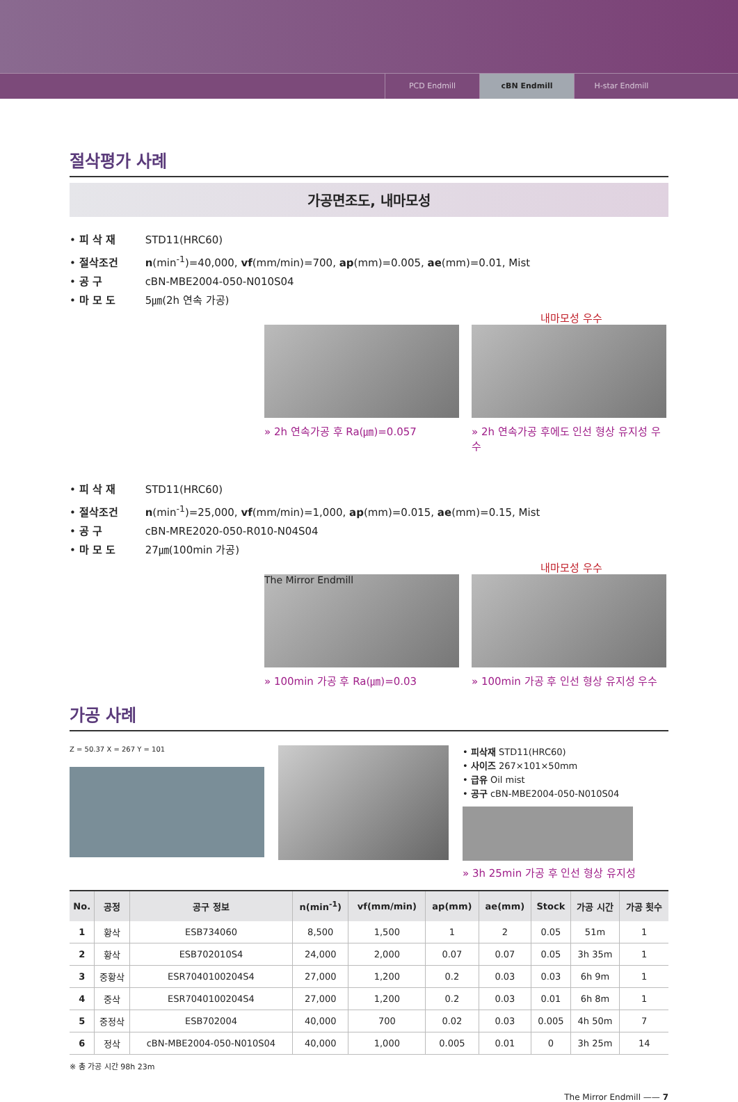PCD Endmill cBN Endmill H-star Endmill
절삭평가 사례
가공면조도, 내마모성
• 피 삭 재 STD11(HRC60)
• 절삭조건 n(min<sup>-1</sup>)=40,000, vf(mm/min)=700, ap(mm)=0.005, ae(mm)=0.01, Mist
• 공 구 cBN-MBE2004-050-N010S04
• 마 모 도 5㎛(2h 연속 가공)
내마모성 우수
» 2h 연속가공 후 Ra(㎛)=0.057 » 2h 연속가공 후에도 인선 형상 유지성 우수
• 피 삭 재 STD11(HRC60)
• 절삭조건 n(min<sup>-1</sup>)=25,000, vf(mm/min)=1,000, ap(mm)=0.015, ae(mm)=0.15, Mist
• 공 구 cBN-MRE2020-050-R010-N04S04
• 마 모 도 27㎛(100min 가공)
내마모성 우수
The Mirror Endmill
» 100min 가공 후 Ra(㎛)=0.03
» 100min 가공 후 인선 형상 유지성 우수
가공 사례
Z = 50.37 X = 267 Y = 101
• 피삭재 STD11(HRC60)
• 사이즈 267×101×50mm
• 급유 Oil mist
• 공구 cBN-MBE2004-050-N010S04
» 3h 25min 가공 후 인선 형상 유지성
| No. | 공정 | 공구 정보 | n(min<sup>-1</sup>) | vf(mm/min) | ap(mm) | ae(mm) | Stock | 가공 시간 | 가공 횟수 |
| --- | --- | --- | --- | --- | --- | --- | --- | --- | --- |
| 1 | 황삭 | ESB734060 | 8,500 | 1,500 | 1 | 2 | 0.05 | 51m | 1 |
| 2 | 황삭 | ESB702010S4 | 24,000 | 2,000 | 0.07 | 0.07 | 0.05 | 3h 35m | 1 |
| 3 | 중황삭 | ESR7040100204S4 | 27,000 | 1,200 | 0.2 | 0.03 | 0.03 | 6h 9m | 1 |
| 4 | 중삭 | ESR7040100204S4 | 27,000 | 1,200 | 0.2 | 0.03 | 0.01 | 6h 8m | 1 |
| 5 | 중정삭 | ESB702004 | 40,000 | 700 | 0.02 | 0.03 | 0.005 | 4h 50m | 7 |
| 6 | 정삭 | cBN-MBE2004-050-N010S04 | 40,000 | 1,000 | 0.005 | 0.01 | 0 | 3h 25m | 14 |
※ 총 가공 시간 98h 23m
The Mirror Endmill —— 7